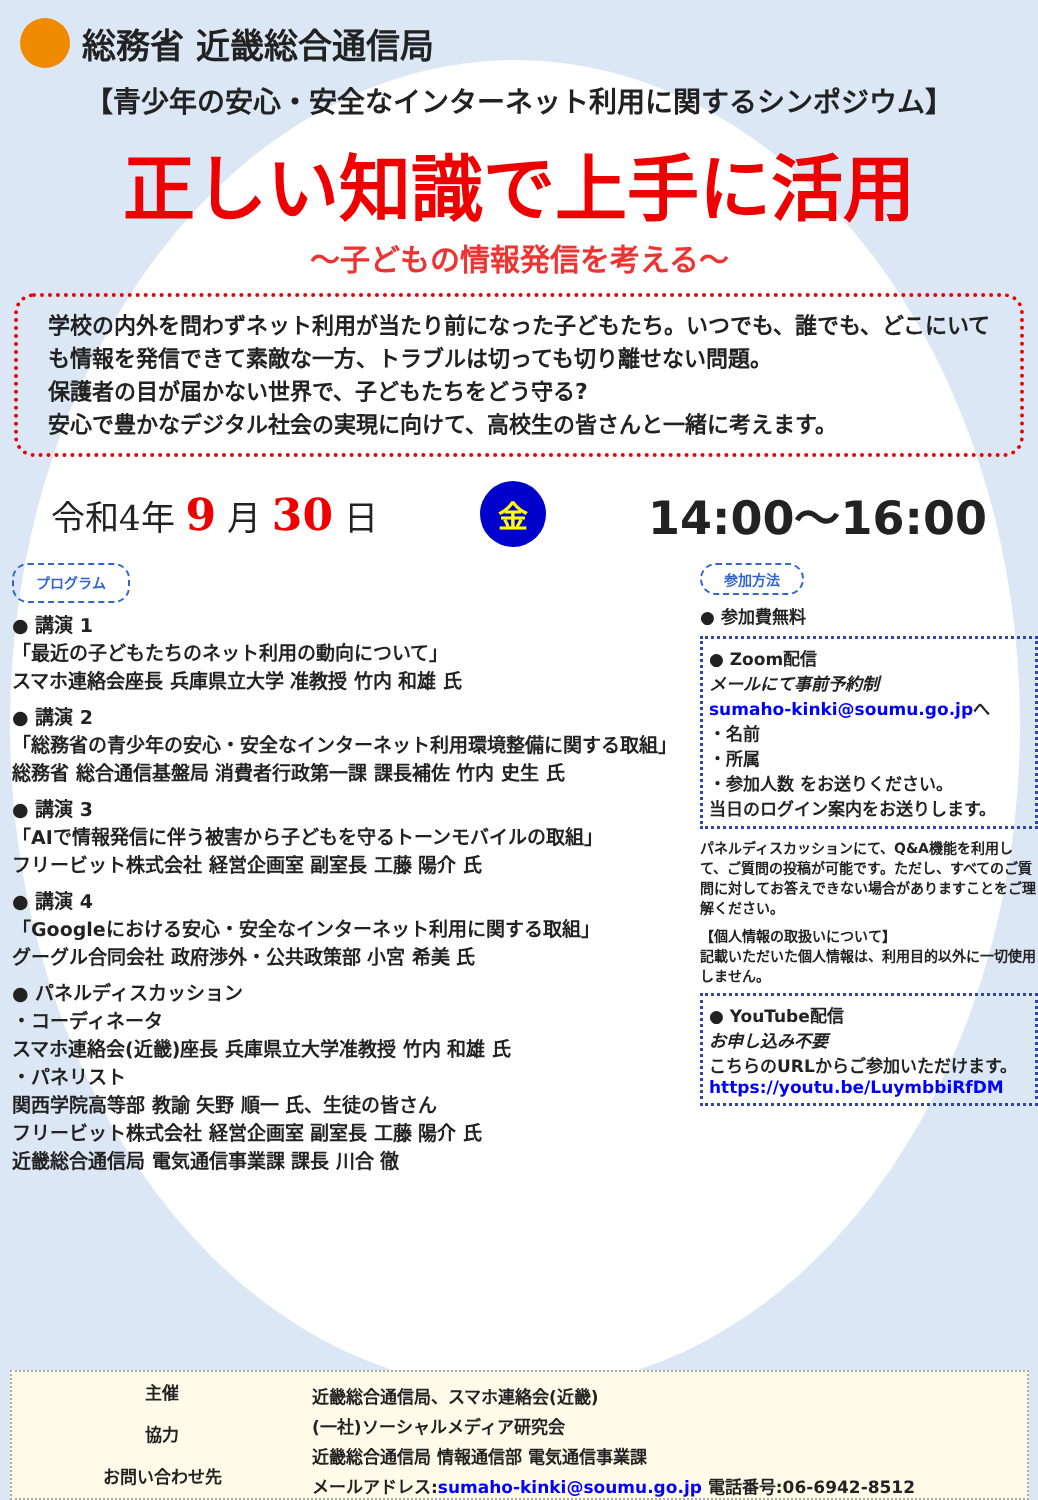総務省 近畿総合通信局
【青少年の安心・安全なインターネット利用に関するシンポジウム】
正しい知識で上手に活用
～子どもの情報発信を考える～
学校の内外を問わずネット利用が当たり前になった子どもたち。いつでも、誰でも、どこにいても情報を発信できて素敵な一方、トラブルは切っても切り離せない問題。
保護者の目が届かない世界で、子どもたちをどう守る?
安心で豊かなデジタル社会の実現に向けて、高校生の皆さんと一緒に考えます。
令和4年 9 月 30 日 金 14:00～16:00
プログラム
● 講演 1
「最近の子どもたちのネット利用の動向について」
スマホ連絡会座長 兵庫県立大学 准教授 竹内 和雄 氏
● 講演 2
「総務省の青少年の安心・安全なインターネット利用環境整備に関する取組」
総務省 総合通信基盤局 消費者行政第一課 課長補佐 竹内 史生 氏
● 講演 3
「AIで情報発信に伴う被害から子どもを守るトーンモバイルの取組」
フリービット株式会社 経営企画室 副室長 工藤 陽介 氏
● 講演 4
「Googleにおける安心・安全なインターネット利用に関する取組」
グーグル合同会社 政府渉外・公共政策部 小宮 希美 氏
● パネルディスカッション
・コーディネータ
スマホ連絡会(近畿)座長 兵庫県立大学准教授 竹内 和雄 氏
・パネリスト
関西学院高等部 教諭 矢野 順一 氏、生徒の皆さん
フリービット株式会社 経営企画室 副室長 工藤 陽介 氏
近畿総合通信局 電気通信事業課 課長 川合 徹
参加方法
● 参加費無料
● Zoom配信
メールにて事前予約制
sumaho-kinki@soumu.go.jpへ
・名前
・所属
・参加人数 をお送りください。
当日のログイン案内をお送りします。
パネルディスカッションにて、Q&A機能を利用して、ご質問の投稿が可能です。ただし、すべてのご質問に対してお答えできない場合がありますことをご理解ください。
【個人情報の取扱いについて】
記載いただいた個人情報は、利用目的以外に一切使用しません。
● YouTube配信
お申し込み不要
こちらのURLからご参加いただけます。
https://youtu.be/LuymbbiRfDM
主催
協力
お問い合わせ先
近畿総合通信局、スマホ連絡会(近畿)
(一社)ソーシャルメディア研究会
近畿総合通信局 情報通信部 電気通信事業課
メールアドレス:sumaho-kinki@soumu.go.jp 電話番号:06-6942-8512